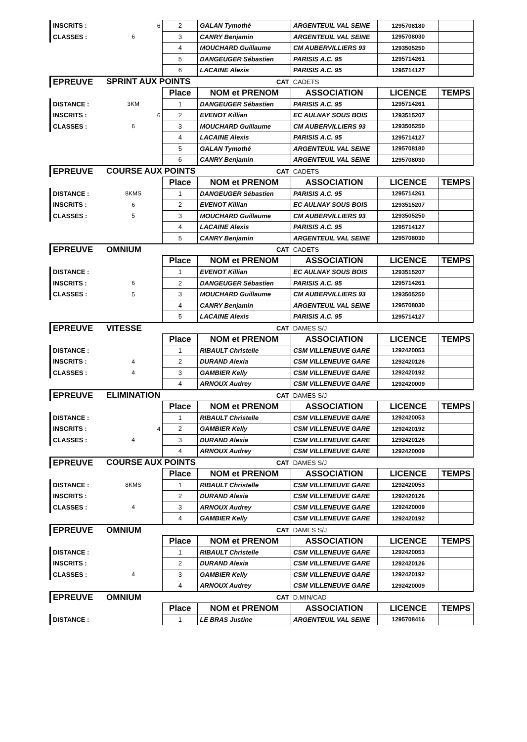| INSCRITS : | 6 | 2 | GALAN Tymothé | ARGENTEUIL VAL SEINE | 1295708180 | |
| CLASSES : | 6 | 3 | CANRY Benjamin | ARGENTEUIL VAL SEINE | 1295708030 | |
| | | 4 | MOUCHARD Guillaume | CM AUBERVILLIERS 93 | 1293505250 | |
| | | 5 | DANGEUGER Sébastien | PARISIS A.C. 95 | 1295714261 | |
| | | 6 | LACAINE Alexis | PARISIS A.C. 95 | 1295714127 | |
| EPREUVE | SPRINT AUX POINTS | | CAT | CADETS | | |
| | | Place | NOM et PRENOM | ASSOCIATION | LICENCE | TEMPS |
| DISTANCE : | 3KM | 1 | DANGEUGER Sébastien | PARISIS A.C. 95 | 1295714261 | |
| INSCRITS : | 6 | 2 | EVENOT Killian | EC AULNAY SOUS BOIS | 1293515207 | |
| CLASSES : | 6 | 3 | MOUCHARD Guillaume | CM AUBERVILLIERS 93 | 1293505250 | |
| | | 4 | LACAINE Alexis | PARISIS A.C. 95 | 1295714127 | |
| | | 5 | GALAN Tymothé | ARGENTEUIL VAL SEINE | 1295708180 | |
| | | 6 | CANRY Benjamin | ARGENTEUIL VAL SEINE | 1295708030 | |
| EPREUVE | COURSE AUX POINTS | | CAT | CADETS | | |
| | | Place | NOM et PRENOM | ASSOCIATION | LICENCE | TEMPS |
| DISTANCE : | 8KMS | 1 | DANGEUGER Sébastien | PARISIS A.C. 95 | 1295714261 | |
| INSCRITS : | 6 | 2 | EVENOT Killian | EC AULNAY SOUS BOIS | 1293515207 | |
| CLASSES : | 5 | 3 | MOUCHARD Guillaume | CM AUBERVILLIERS 93 | 1293505250 | |
| | | 4 | LACAINE Alexis | PARISIS A.C. 95 | 1295714127 | |
| | | 5 | CANRY Benjamin | ARGENTEUIL VAL SEINE | 1295708030 | |
| EPREUVE | OMNIUM | | CAT | CADETS | | |
| | | Place | NOM et PRENOM | ASSOCIATION | LICENCE | TEMPS |
| DISTANCE : | | 1 | EVENOT Killian | EC AULNAY SOUS BOIS | 1293515207 | |
| INSCRITS : | 6 | 2 | DANGEUGER Sébastien | PARISIS A.C. 95 | 1295714261 | |
| CLASSES : | 5 | 3 | MOUCHARD Guillaume | CM AUBERVILLIERS 93 | 1293505250 | |
| | | 4 | CANRY Benjamin | ARGENTEUIL VAL SEINE | 1295708030 | |
| | | 5 | LACAINE Alexis | PARISIS A.C. 95 | 1295714127 | |
| EPREUVE | VITESSE | | CAT | DAMES S/J | | |
| | | Place | NOM et PRENOM | ASSOCIATION | LICENCE | TEMPS |
| DISTANCE : | | 1 | RIBAULT Christelle | CSM VILLENEUVE GARE | 1292420053 | |
| INSCRITS : | 4 | 2 | DURAND Alexia | CSM VILLENEUVE GARE | 1292420126 | |
| CLASSES : | 4 | 3 | GAMBIER Kelly | CSM VILLENEUVE GARE | 1292420192 | |
| | | 4 | ARNOUX Audrey | CSM VILLENEUVE GARE | 1292420009 | |
| EPREUVE | ELIMINATION | | CAT | DAMES S/J | | |
| | | Place | NOM et PRENOM | ASSOCIATION | LICENCE | TEMPS |
| DISTANCE : | | 1 | RIBAULT Christelle | CSM VILLENEUVE GARE | 1292420053 | |
| INSCRITS : | 4 | 2 | GAMBIER Kelly | CSM VILLENEUVE GARE | 1292420192 | |
| CLASSES : | 4 | 3 | DURAND Alexia | CSM VILLENEUVE GARE | 1292420126 | |
| | | 4 | ARNOUX Audrey | CSM VILLENEUVE GARE | 1292420009 | |
| EPREUVE | COURSE AUX POINTS | | CAT | DAMES S/J | | |
| | | Place | NOM et PRENOM | ASSOCIATION | LICENCE | TEMPS |
| DISTANCE : | 8KMS | 1 | RIBAULT Christelle | CSM VILLENEUVE GARE | 1292420053 | |
| INSCRITS : | | 2 | DURAND Alexia | CSM VILLENEUVE GARE | 1292420126 | |
| CLASSES : | 4 | 3 | ARNOUX Audrey | CSM VILLENEUVE GARE | 1292420009 | |
| | | 4 | GAMBIER Kelly | CSM VILLENEUVE GARE | 1292420192 | |
| EPREUVE | OMNIUM | | CAT | DAMES S/J | | |
| | | Place | NOM et PRENOM | ASSOCIATION | LICENCE | TEMPS |
| DISTANCE : | | 1 | RIBAULT Christelle | CSM VILLENEUVE GARE | 1292420053 | |
| INSCRITS : | | 2 | DURAND Alexia | CSM VILLENEUVE GARE | 1292420126 | |
| CLASSES : | 4 | 3 | GAMBIER Kelly | CSM VILLENEUVE GARE | 1292420192 | |
| | | 4 | ARNOUX Audrey | CSM VILLENEUVE GARE | 1292420009 | |
| EPREUVE | OMNIUM | | CAT | D.MIN/CAD | | |
| | | Place | NOM et PRENOM | ASSOCIATION | LICENCE | TEMPS |
| DISTANCE : | | 1 | LE BRAS Justine | ARGENTEUIL VAL SEINE | 1295708416 | |